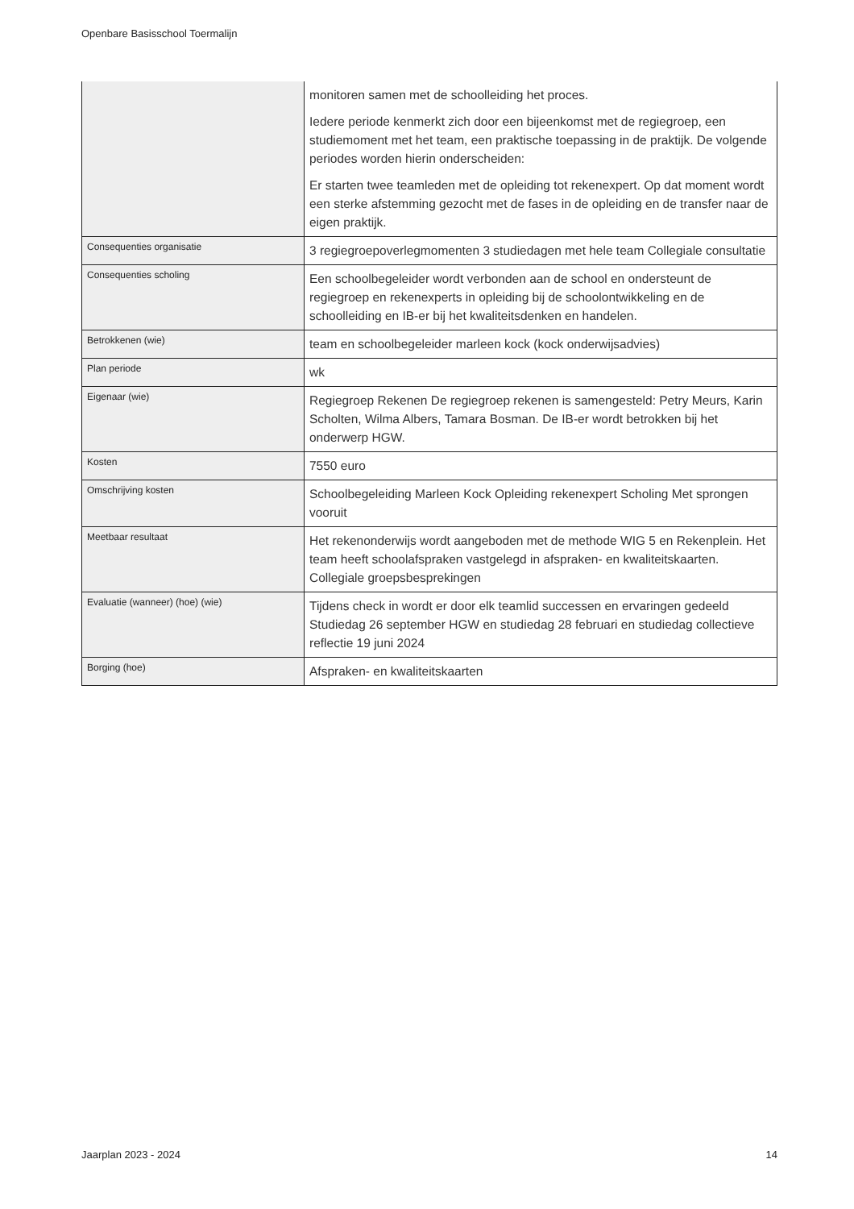Openbare Basisschool Toermalijn
| | monitoren samen met de schoolleiding het proces. Iedere periode kenmerkt zich door een bijeenkomst met de regiegroep, een studiemoment met het team, een praktische toepassing in de praktijk. De volgende periodes worden hierin onderscheiden: Er starten twee teamleden met de opleiding tot rekenexpert. Op dat moment wordt een sterke afstemming gezocht met de fases in de opleiding en de transfer naar de eigen praktijk. |
| Consequenties organisatie | 3 regiegroepoverlegmomenten 3 studiedagen met hele team Collegiale consultatie |
| Consequenties scholing | Een schoolbegeleider wordt verbonden aan de school en ondersteunt de regiegroep en rekenexperts in opleiding bij de schoolontwikkeling en de schoolleiding en IB-er bij het kwaliteitsdenken en handelen. |
| Betrokkenen (wie) | team en schoolbegeleider marleen kock (kock onderwijsadvies) |
| Plan periode | wk |
| Eigenaar (wie) | Regiegroep Rekenen De regiegroep rekenen is samengesteld: Petry Meurs, Karin Scholten, Wilma Albers, Tamara Bosman. De IB-er wordt betrokken bij het onderwerp HGW. |
| Kosten | 7550 euro |
| Omschrijving kosten | Schoolbegeleiding Marleen Kock Opleiding rekenexpert Scholing Met sprongen vooruit |
| Meetbaar resultaat | Het rekenonderwijs wordt aangeboden met de methode WIG 5 en Rekenplein. Het team heeft schoolafspraken vastgelegd in afspraken- en kwaliteitskaarten. Collegiale groepsbesprekingen |
| Evaluatie (wanneer) (hoe) (wie) | Tijdens check in wordt er door elk teamlid successen en ervaringen gedeeld Studiedag 26 september HGW en studiedag 28 februari en studiedag collectieve reflectie 19 juni 2024 |
| Borging (hoe) | Afspraken- en kwaliteitskaarten |
Jaarplan 2023 - 2024 14